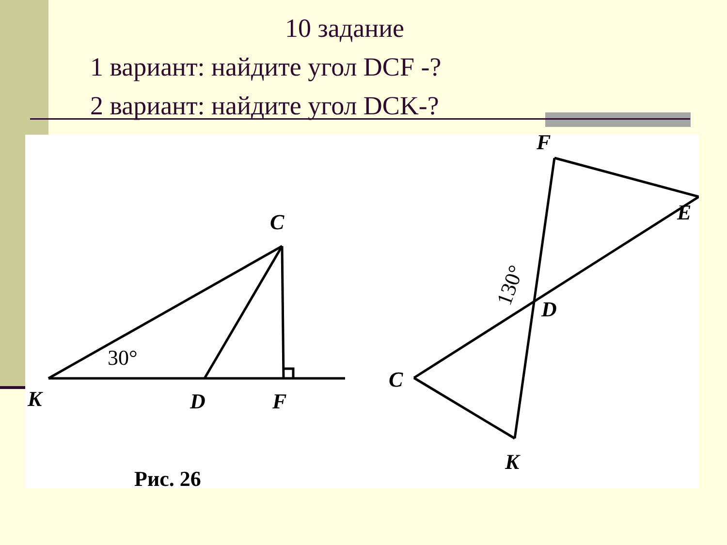10 задание
1 вариант: найдите угол DCF -?
2 вариант: найдите угол DCK-?
30°
K
D
F
C
F
E
D
C
K
130°
Рис. 26